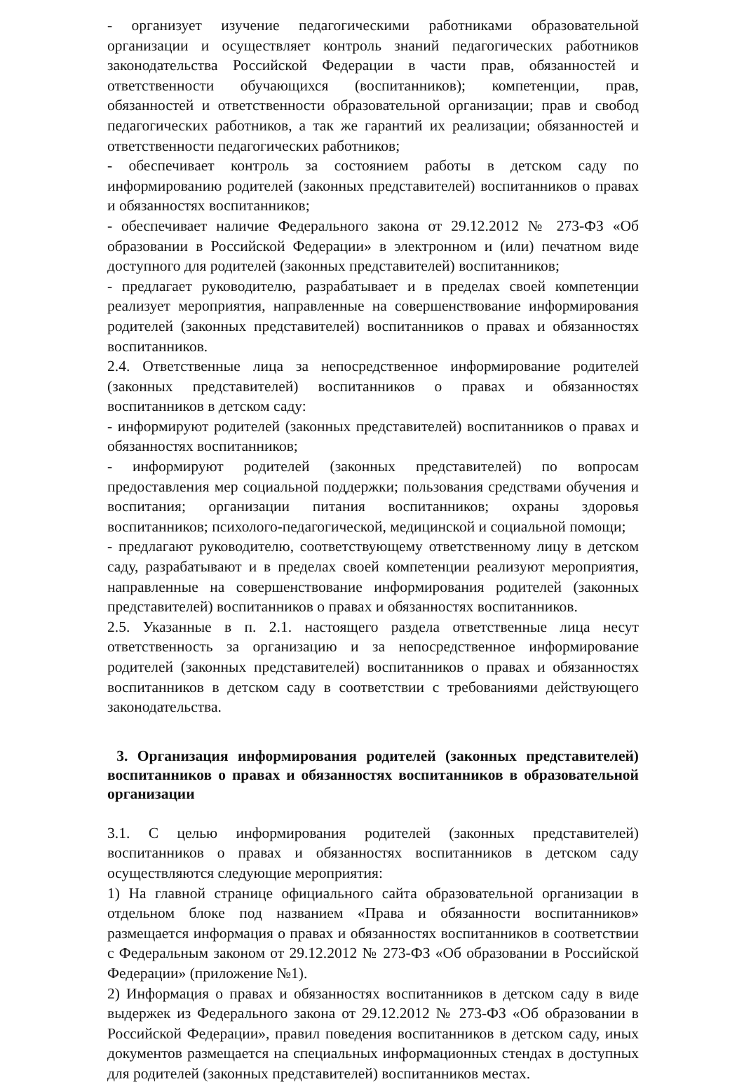- организует изучение педагогическими работниками образовательной организации и осуществляет контроль знаний педагогических работников законодательства Российской Федерации в части прав, обязанностей и ответственности обучающихся (воспитанников); компетенции, прав, обязанностей и ответственности образовательной организации; прав и свобод педагогических работников, а так же гарантий их реализации; обязанностей и ответственности педагогических работников;
- обеспечивает контроль за состоянием работы в детском саду по информированию родителей (законных представителей) воспитанников о правах и обязанностях воспитанников;
- обеспечивает наличие Федерального закона от 29.12.2012 № 273-ФЗ «Об образовании в Российской Федерации» в электронном и (или) печатном виде доступного для родителей (законных представителей) воспитанников;
- предлагает руководителю, разрабатывает и в пределах своей компетенции реализует мероприятия, направленные на совершенствование информирования родителей (законных представителей) воспитанников о правах и обязанностях воспитанников.
2.4. Ответственные лица за непосредственное информирование родителей (законных представителей) воспитанников о правах и обязанностях воспитанников в детском саду:
- информируют родителей (законных представителей) воспитанников о правах и обязанностях воспитанников;
- информируют родителей (законных представителей) по вопросам предоставления мер социальной поддержки; пользования средствами обучения и воспитания; организации питания воспитанников; охраны здоровья воспитанников; психолого-педагогической, медицинской и социальной помощи;
- предлагают руководителю, соответствующему ответственному лицу в детском саду, разрабатывают и в пределах своей компетенции реализуют мероприятия, направленные на совершенствование информирования родителей (законных представителей) воспитанников о правах и обязанностях воспитанников.
2.5. Указанные в п. 2.1. настоящего раздела ответственные лица несут ответственность за организацию и за непосредственное информирование родителей (законных представителей) воспитанников о правах и обязанностях воспитанников в детском саду в соответствии с требованиями действующего законодательства.
3. Организация информирования родителей (законных представителей) воспитанников о правах и обязанностях воспитанников в образовательной организации
3.1. С целью информирования родителей (законных представителей) воспитанников о правах и обязанностях воспитанников в детском саду осуществляются следующие мероприятия:
1) На главной странице официального сайта образовательной организации в отдельном блоке под названием «Права и обязанности воспитанников» размещается информация о правах и обязанностях воспитанников в соответствии с Федеральным законом от 29.12.2012 № 273-ФЗ «Об образовании в Российской Федерации» (приложение №1).
2) Информация о правах и обязанностях воспитанников в детском саду в виде выдержек из Федерального закона от 29.12.2012 № 273-ФЗ «Об образовании в Российской Федерации», правил поведения воспитанников в детском саду, иных документов размещается на специальных информационных стендах в доступных для родителей (законных представителей) воспитанников местах.